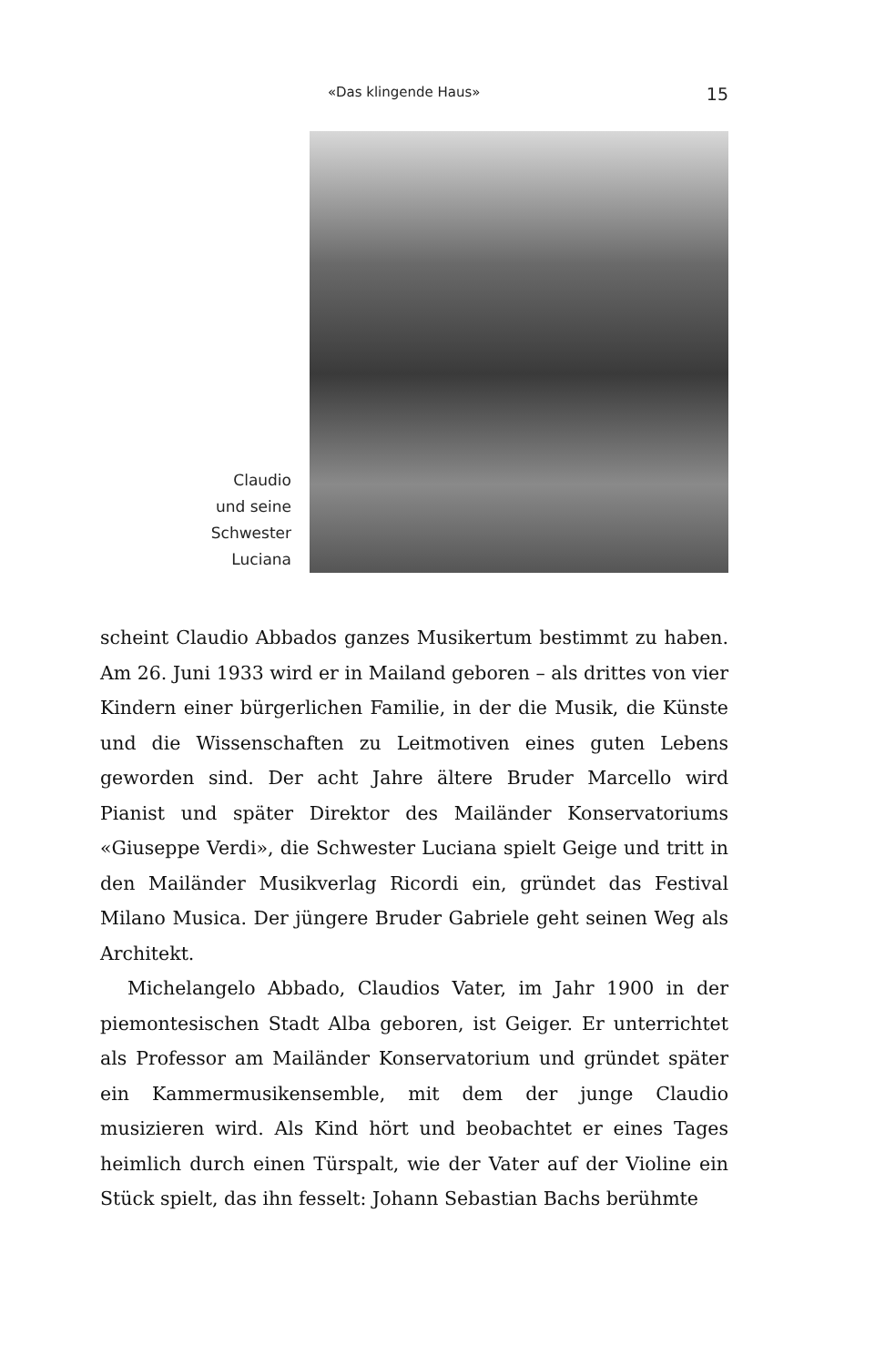«Das klingende Haus» 15
Claudio
und seine
Schwester
Luciana
scheint Claudio Abbados ganzes Musikertum bestimmt zu haben. Am 26. Juni 1933 wird er in Mailand geboren – als drittes von vier Kindern einer bürgerlichen Familie, in der die Musik, die Künste und die Wissenschaften zu Leitmotiven eines guten Lebens geworden sind. Der acht Jahre ältere Bruder Marcello wird Pianist und später Direktor des Mailänder Konservatoriums «Giuseppe Verdi», die Schwester Luciana spielt Geige und tritt in den Mailänder Musikverlag Ricordi ein, gründet das Festival Milano Musica. Der jüngere Bruder Gabriele geht seinen Weg als Architekt.
Michelangelo Abbado, Claudios Vater, im Jahr 1900 in der piemontesischen Stadt Alba geboren, ist Geiger. Er unterrichtet als Professor am Mailänder Konservatorium und gründet später ein Kammermusikensemble, mit dem der junge Claudio musizieren wird. Als Kind hört und beobachtet er eines Tages heimlich durch einen Türspalt, wie der Vater auf der Violine ein Stück spielt, das ihn fesselt: Johann Sebastian Bachs berühmte